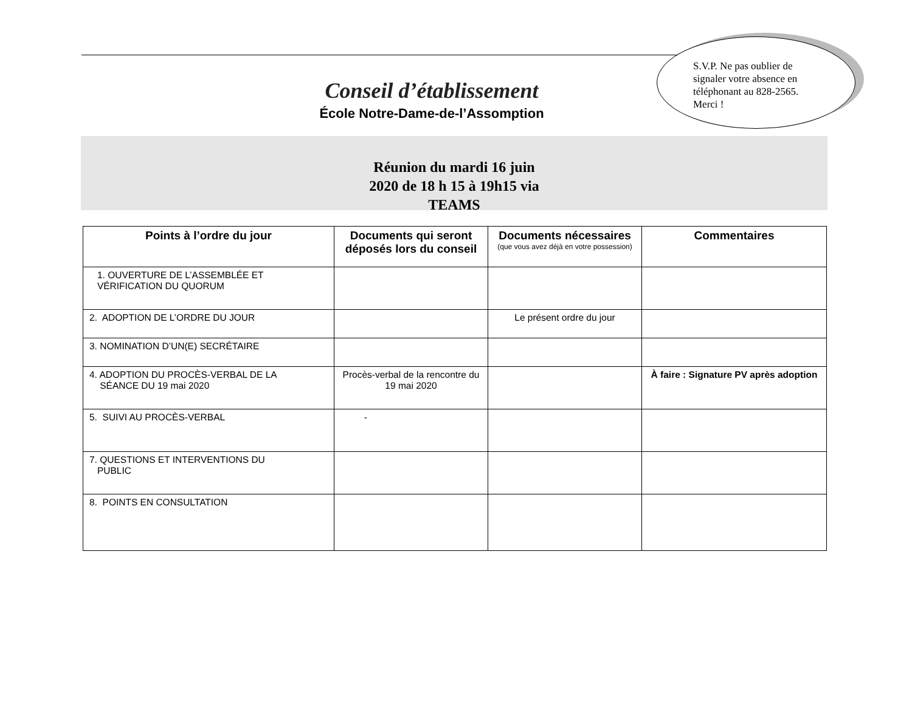S.V.P. Ne pas oublier de signaler votre absence en téléphonant au 828-2565. Merci !
Conseil d’établissement
École Notre-Dame-de-l’Assomption
Réunion du mardi 16 juin
2020 de 18 h 15 à 19h15 via
TEAMS
| Points à l’ordre du jour | Documents qui seront déposés lors du conseil | Documents nécessaires (que vous avez déjà en votre possession) | Commentaires |
| --- | --- | --- | --- |
| 1. OUVERTURE DE L’ASSEMBLÉE ET VÉRIFICATION DU QUORUM | | | |
| 2. ADOPTION DE L’ORDRE DU JOUR | | Le présent ordre du jour | |
| 3. NOMINATION D’UN(E) SECRÉTAIRE | | | |
| 4. ADOPTION DU PROCÈS-VERBAL DE LA SÉANCE DU 19 mai 2020 | Procès-verbal de la rencontre du 19 mai 2020 | | À faire : Signature PV après adoption |
| 5. SUIVI AU PROCÈS-VERBAL | - | | |
| 7. QUESTIONS ET INTERVENTIONS DU PUBLIC | | | |
| 8. POINTS EN CONSULTATION | | | |